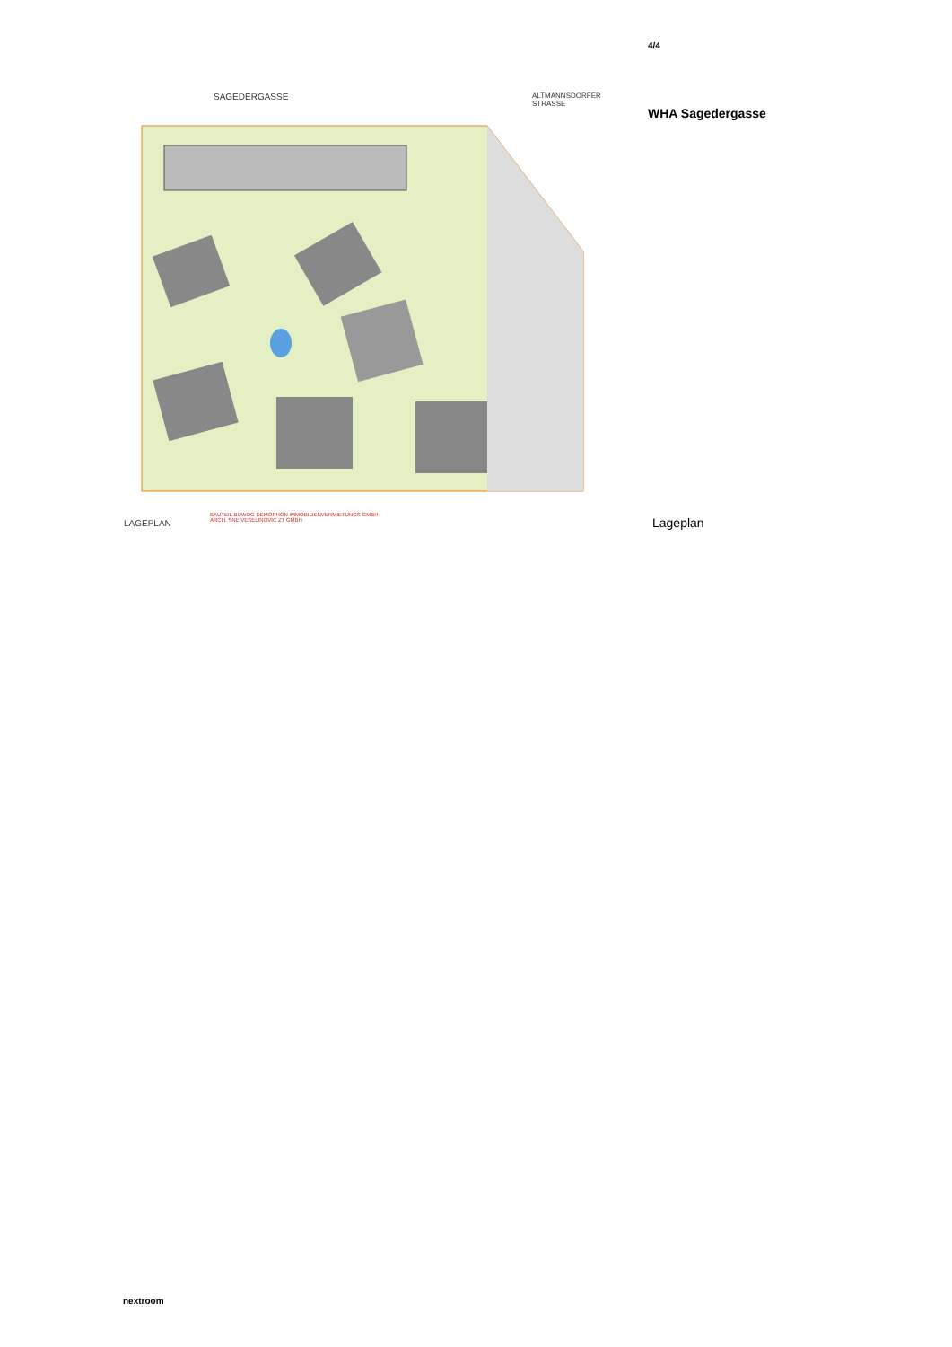4/4
SAGEDERGASSE
LAGEPLAN
BAUTEIL BUWOG DEMOPHON IMMOBILIENVERMIETUNGS GMBH
ARCH. SNE VESELINOVIC ZT GMBH
ALTMANNSDORFER STRASSE
WHA Sagedergasse
Lageplan
nextroom